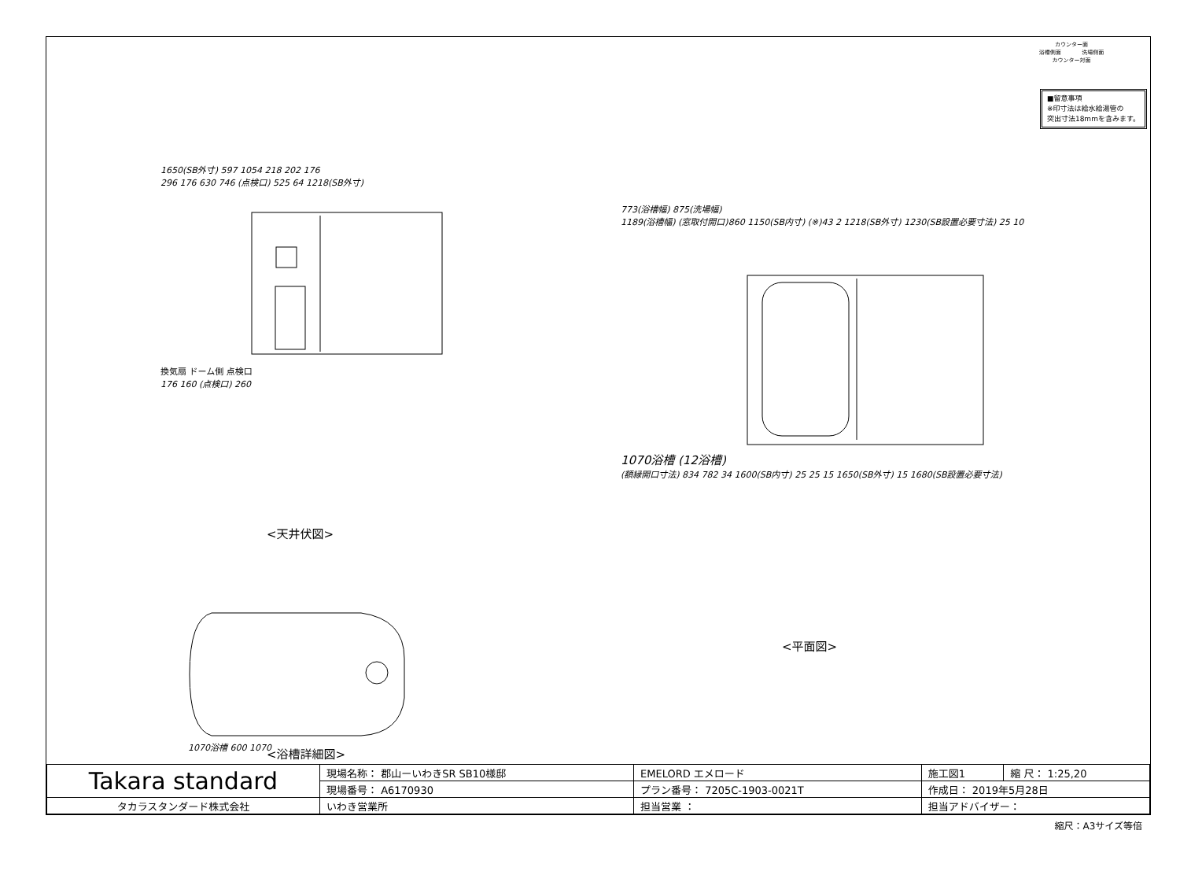カウンター面
浴槽側面 洗場側面
カウンター対面
■留意事項
※印寸法は給水給湯管の
突出寸法18mmを含みます。
1650(SB外寸) 597 1054 218 202 176
296 176 630 746 (点検口) 525 64 1218(SB外寸)
換気扇 ドーム側 点検口
176 160 (点検口) 260
<天井伏図>
1070浴槽 600 1070
<浴槽詳細図>
773(浴槽幅) 875(洗場幅)
1189(浴槽幅) (窓取付開口)860 1150(SB内寸) (※)43 2 1218(SB外寸) 1230(SB設置必要寸法) 25 10
1070浴槽 (12浴槽)
(額縁開口寸法) 834 782 34 1600(SB内寸) 25 25 15 1650(SB外寸) 15 1680(SB設置必要寸法)
<平面図>
| Takara standard | 現場名称： 郡山ーいわきSR SB10様邸 | EMELORD エメロード | 施工図1 | 縮 尺： 1:25,20 |
| | 現場番号： A6170930 | プラン番号： 7205C-1903-0021T | 作成日： 2019年5月28日 | |
| タカラスタンダード株式会社 | いわき営業所 | 担当営業 ： | 担当アドバイザー： | |
縮尺：A3サイズ等倍